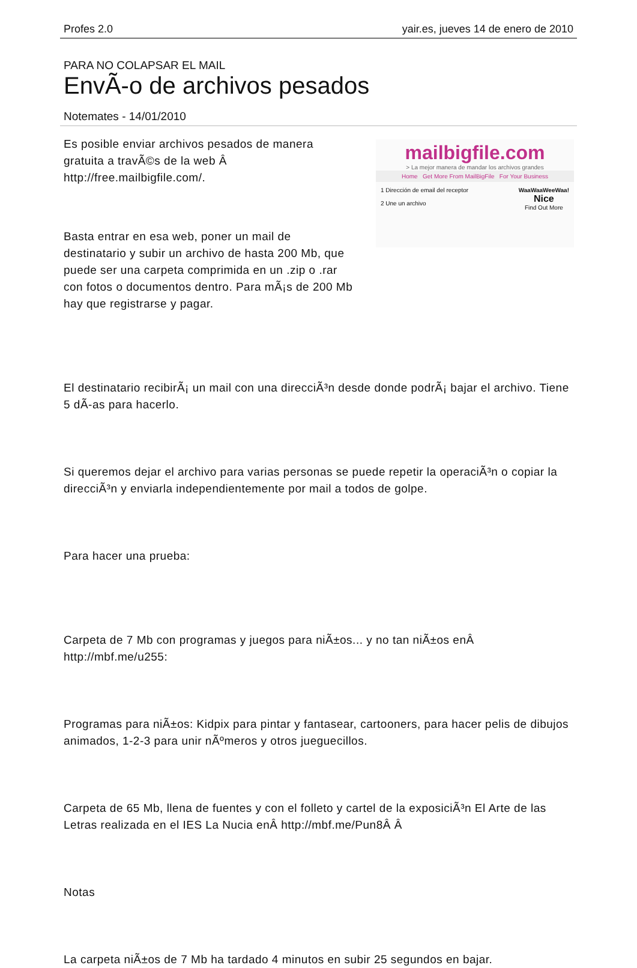Profes 2.0 yair.es, jueves 14 de enero de 2010
PARA NO COLAPSAR EL MAIL
EnvÃ-o de archivos pesados
Notemates - 14/01/2010
Es posible enviar archivos pesados de manera gratuita a travÃ©s de la web Â http://free.mailbigfile.com/.
Basta entrar en esa web, poner un mail de destinatario y subir un archivo de hasta 200 Mb, que puede ser una carpeta comprimida en un .zip o .rar con fotos o documentos dentro. Para mÃ¡s de 200 Mb hay que registrarse y pagar.
mailbigfile.com
> La mejor manera de mandar los archivos grandes
Home Get More From MailBigFile For Your Business
1 Dirección de email del receptor
2 Une un archivo
WaaWaaWeeWaa!
Nice
Find Out More
El destinatario recibirÃ¡ un mail con una direcciÃ³n desde donde podrÃ¡ bajar el archivo. Tiene 5 dÃ-as para hacerlo.
Si queremos dejar el archivo para varias personas se puede repetir la operaciÃ³n o copiar la direcciÃ³n y enviarla independientemente por mail a todos de golpe.
Para hacer una prueba:
Carpeta de 7 Mb con programas y juegos para niÃ±os... y no tan niÃ±os enÂ http://mbf.me/u255:
Programas para niÃ±os: Kidpix para pintar y fantasear, cartooners, para hacer pelis de dibujos animados, 1-2-3 para unir nÃºmeros y otros jueguecillos.
Carpeta de 65 Mb, llena de fuentes y con el folleto y cartel de la exposiciÃ³n El Arte de las Letras realizada en el IES La Nucia enÂ http://mbf.me/Pun8Â Â
Notas
La carpeta niÃ±os de 7 Mb ha tardado 4 minutos en subir 25 segundos en bajar.